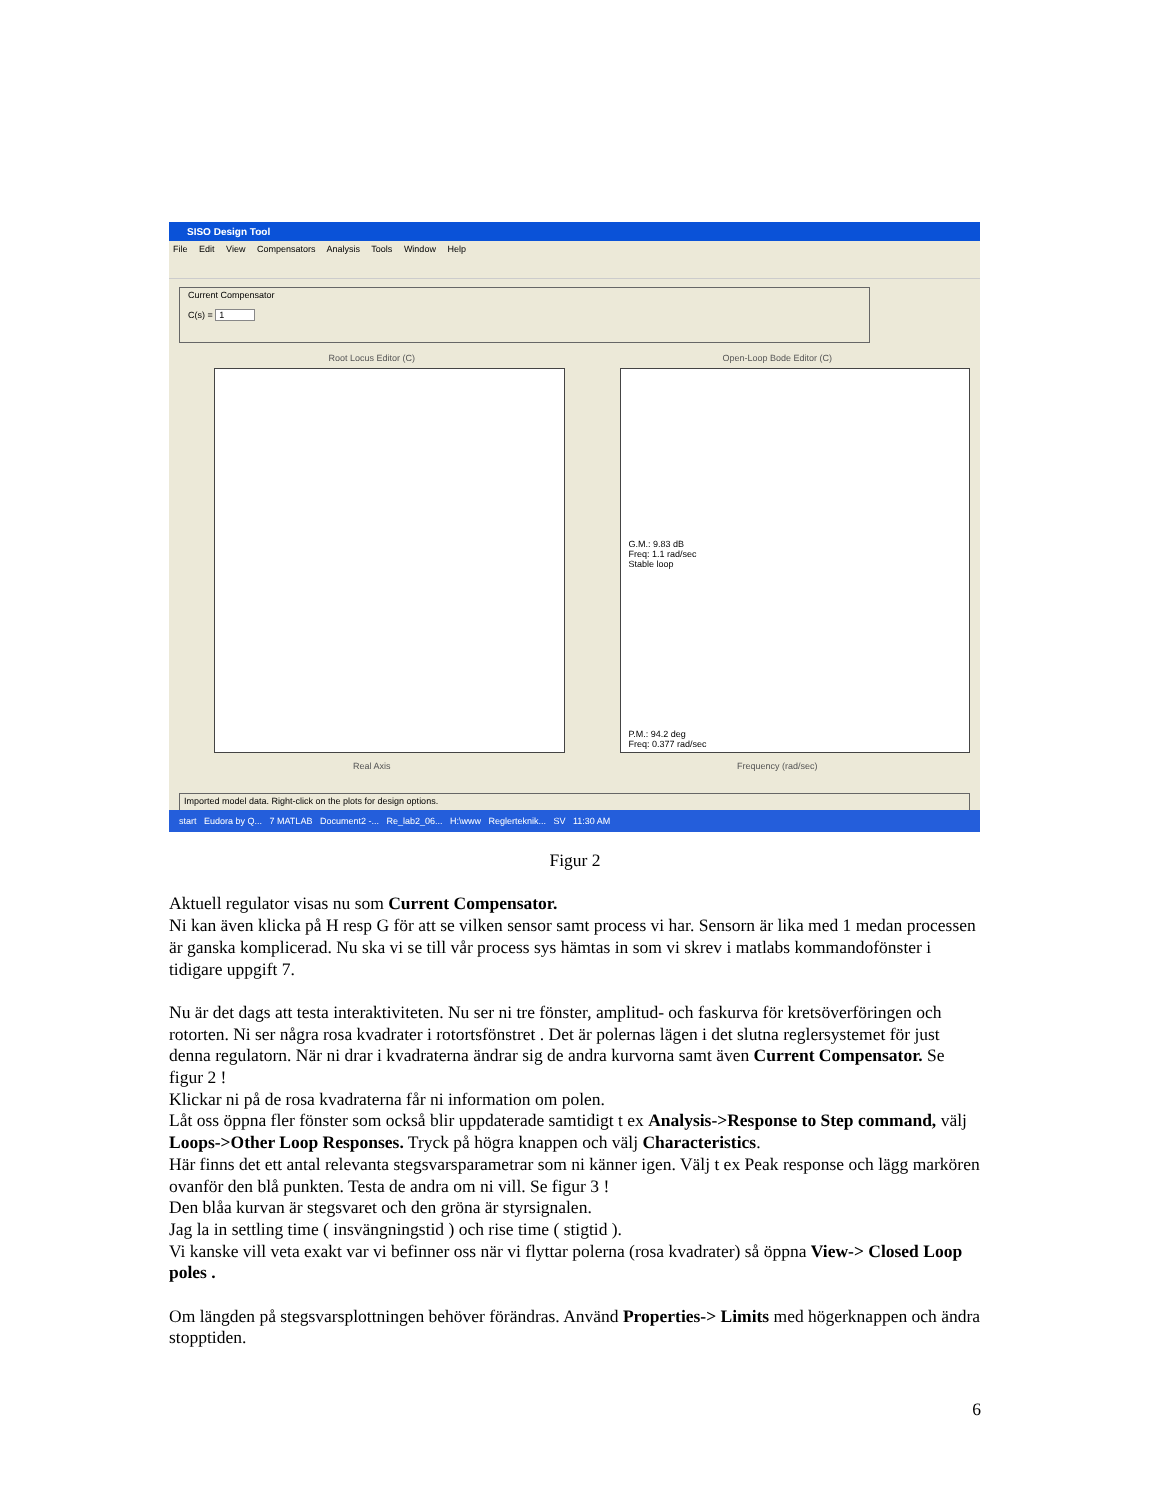SISO Design Tool
File Edit View Compensators Analysis Tools Window Help
Current Compensator
C(s) = 1
Root Locus Editor (C)
Real Axis
Open-Loop Bode Editor (C)
G.M.: 9.83 dB
Freq: 1.1 rad/sec
Stable loop
P.M.: 94.2 deg
Freq: 0.377 rad/sec
Frequency (rad/sec)
Imported model data. Right-click on the plots for design options.
start Eudora by Q... 7 MATLAB Document2 -... Re_lab2_06... H:\www Reglerteknik... SV 11:30 AM
Figur 2
Aktuell regulator visas nu som Current Compensator.
Ni kan även klicka på H resp G för att se vilken sensor samt process vi har. Sensorn är lika med 1 medan processen är ganska komplicerad. Nu ska vi se till vår process sys hämtas in som vi skrev i matlabs kommandofönster i tidigare uppgift 7.
Nu är det dags att testa interaktiviteten. Nu ser ni tre fönster, amplitud- och faskurva för kretsöverföringen och rotorten. Ni ser några rosa kvadrater i rotortsfönstret . Det är polernas lägen i det slutna reglersystemet för just denna regulatorn. När ni drar i kvadraterna ändrar sig de andra kurvorna samt även Current Compensator. Se figur 2 !
Klickar ni på de rosa kvadraterna får ni information om polen.
Låt oss öppna fler fönster som också blir uppdaterade samtidigt t ex Analysis->Response to Step command, välj Loops->Other Loop Responses. Tryck på högra knappen och välj Characteristics.
Här finns det ett antal relevanta stegsvarsparametrar som ni känner igen. Välj t ex Peak response och lägg markören ovanför den blå punkten. Testa de andra om ni vill. Se figur 3 !
Den blåa kurvan är stegsvaret och den gröna är styrsignalen.
Jag la in settling time ( insvängningstid ) och rise time ( stigtid ).
Vi kanske vill veta exakt var vi befinner oss när vi flyttar polerna (rosa kvadrater) så öppna View-> Closed Loop poles .
Om längden på stegsvarsplottningen behöver förändras. Använd Properties-> Limits med högerknappen och ändra stopptiden.
6